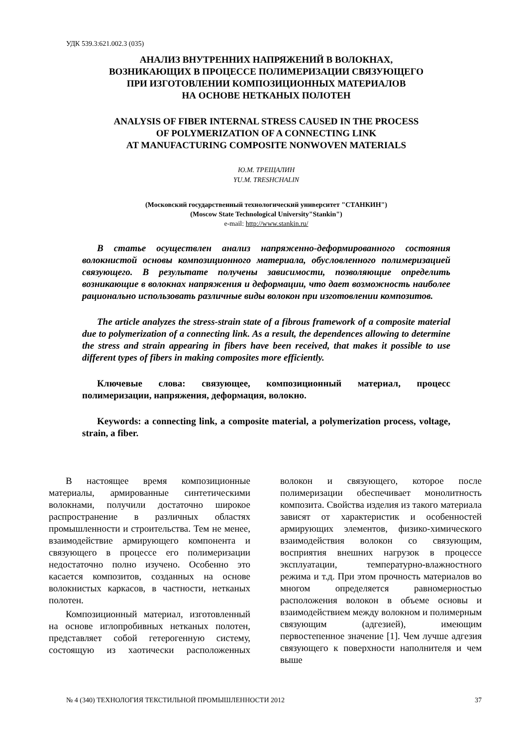УДК 539.3:621.002.3 (035)
АНАЛИЗ ВНУТРЕННИХ НАПРЯЖЕНИЙ В ВОЛОКНАХ,
ВОЗНИКАЮЩИХ В ПРОЦЕССЕ ПОЛИМЕРИЗАЦИИ СВЯЗУЮЩЕГО
ПРИ ИЗГОТОВЛЕНИИ КОМПОЗИЦИОННЫХ МАТЕРИАЛОВ
НА ОСНОВЕ НЕТКАНЫХ ПОЛОТЕН
ANALYSIS OF FIBER INTERNAL STRESS CAUSED IN THE PROCESS
OF POLYMERIZATION OF A CONNECTING LINK
AT MANUFACTURING COMPOSITE NONWOVEN MATERIALS
Ю.М. ТРЕЩАЛИН
YU.M. TRESHCHALIN
(Московский государственный технологический университет "СТАНКИН")
(Moscow State Technological University"Stankin")
e-mail: http://www.stankin.ru/
В статье осуществлен анализ напряженно-деформированного состояния волокнистой основы композиционного материала, обусловленного полимеризацией связующего. В результате получены зависимости, позволяющие определить возникающие в волокнах напряжения и деформации, что дает возможность наиболее рационально использовать различные виды волокон при изготовлении композитов.
The article analyzes the stress-strain state of a fibrous framework of a composite material due to polymerization of a connecting link. As a result, the dependences allowing to determine the stress and strain appearing in fibers have been received, that makes it possible to use different types of fibers in making composites more efficiently.
Ключевые слова: связующее, композиционный материал, процесс полимеризации, напряжения, деформация, волокно.
Keywords: a connecting link, a composite material, a polymerization process, voltage, strain, a fiber.
В настоящее время композиционные материалы, армированные синтетическими волокнами, получили достаточно широкое распространение в различных областях промышленности и строительства. Тем не менее, взаимодействие армирующего компонента и связующего в процессе его полимеризации недостаточно полно изучено. Особенно это касается композитов, созданных на основе волокнистых каркасов, в частности, нетканых полотен.
Композиционный материал, изготовленный на основе иглопробивных нетканых полотен, представляет собой гетерогенную систему, состоящую из хаотически расположенных волокон и связующего, которое после полимеризации обеспечивает монолитность композита. Свойства изделия из такого материала зависят от характеристик и особенностей армирующих элементов, физико-химического взаимодействия волокон со связующим, восприятия внешних нагрузок в процессе эксплуатации, температурно-влажностного режима и т.д. При этом прочность материалов во многом определяется равномерностью расположения волокон в объеме основы и взаимодействием между волокном и полимерным связующим (адгезией), имеющим первостепенное значение [1]. Чем лучше адгезия связующего к поверхности наполнителя и чем выше
№ 4 (340) ТЕХНОЛОГИЯ ТЕКСТИЛЬНОЙ ПРОМЫШЛЕННОСТИ 2012 37